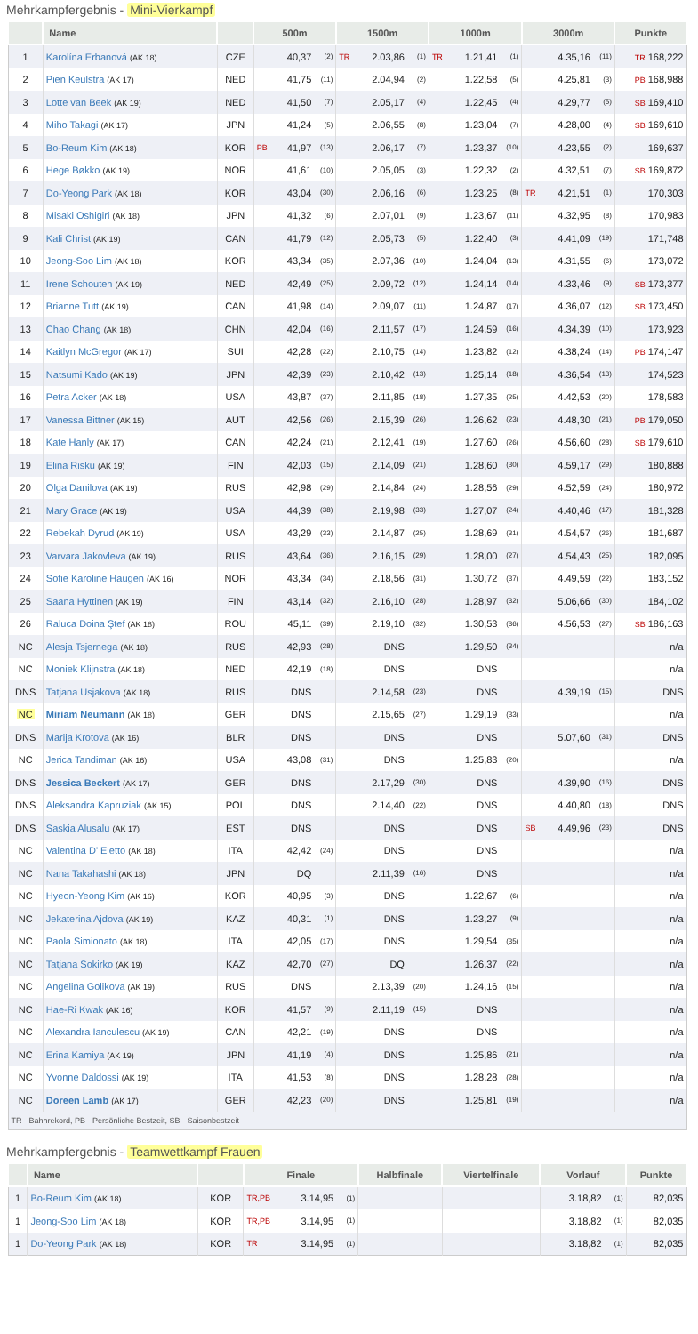Mehrkampfergebnis - Mini-Vierkampf
| | Name | | 500m | | | 1500m | | | 1000m | | | 3000m | | | Punkte |
| --- | --- | --- | --- | --- | --- | --- | --- | --- | --- | --- | --- | --- | --- | --- | --- |
| 1 | Karolína Erbanová (AK 18) | CZE | | 40,37 | (2) | TR | 2.03,86 | (1) | TR | 1.21,41 | (1) | | 4.35,16 | (11) | TR 168,222 |
| 2 | Pien Keulstra (AK 17) | NED | | 41,75 | (11) | | 2.04,94 | (2) | | 1.22,58 | (5) | | 4.25,81 | (3) | PB 168,988 |
| 3 | Lotte van Beek (AK 19) | NED | | 41,50 | (7) | | 2.05,17 | (4) | | 1.22,45 | (4) | | 4.29,77 | (5) | SB 169,410 |
| 4 | Miho Takagi (AK 17) | JPN | | 41,24 | (5) | | 2.06,55 | (8) | | 1.23,04 | (7) | | 4.28,00 | (4) | SB 169,610 |
| 5 | Bo-Reum Kim (AK 18) | KOR | PB | 41,97 | (13) | | 2.06,17 | (7) | | 1.23,37 | (10) | | 4.23,55 | (2) | 169,637 |
| 6 | Hege Bøkko (AK 19) | NOR | | 41,61 | (10) | | 2.05,05 | (3) | | 1.22,32 | (2) | | 4.32,51 | (7) | SB 169,872 |
| 7 | Do-Yeong Park (AK 18) | KOR | | 43,04 | (30) | | 2.06,16 | (6) | | 1.23,25 | (8) | TR | 4.21,51 | (1) | 170,303 |
| 8 | Misaki Oshigiri (AK 18) | JPN | | 41,32 | (6) | | 2.07,01 | (9) | | 1.23,67 | (11) | | 4.32,95 | (8) | 170,983 |
| 9 | Kali Christ (AK 19) | CAN | | 41,79 | (12) | | 2.05,73 | (5) | | 1.22,40 | (3) | | 4.41,09 | (19) | 171,748 |
| 10 | Jeong-Soo Lim (AK 18) | KOR | | 43,34 | (35) | | 2.07,36 | (10) | | 1.24,04 | (13) | | 4.31,55 | (6) | 173,072 |
| 11 | Irene Schouten (AK 19) | NED | | 42,49 | (25) | | 2.09,72 | (12) | | 1.24,14 | (14) | | 4.33,46 | (9) | SB 173,377 |
| 12 | Brianne Tutt (AK 19) | CAN | | 41,98 | (14) | | 2.09,07 | (11) | | 1.24,87 | (17) | | 4.36,07 | (12) | SB 173,450 |
| 13 | Chao Chang (AK 18) | CHN | | 42,04 | (16) | | 2.11,57 | (17) | | 1.24,59 | (16) | | 4.34,39 | (10) | 173,923 |
| 14 | Kaitlyn McGregor (AK 17) | SUI | | 42,28 | (22) | | 2.10,75 | (14) | | 1.23,82 | (12) | | 4.38,24 | (14) | PB 174,147 |
| 15 | Natsumi Kado (AK 19) | JPN | | 42,39 | (23) | | 2.10,42 | (13) | | 1.25,14 | (18) | | 4.36,54 | (13) | 174,523 |
| 16 | Petra Acker (AK 18) | USA | | 43,87 | (37) | | 2.11,85 | (18) | | 1.27,35 | (25) | | 4.42,53 | (20) | 178,583 |
| 17 | Vanessa Bittner (AK 15) | AUT | | 42,56 | (26) | | 2.15,39 | (26) | | 1.26,62 | (23) | | 4.48,30 | (21) | PB 179,050 |
| 18 | Kate Hanly (AK 17) | CAN | | 42,24 | (21) | | 2.12,41 | (19) | | 1.27,60 | (26) | | 4.56,60 | (28) | SB 179,610 |
| 19 | Elina Risku (AK 19) | FIN | | 42,03 | (15) | | 2.14,09 | (21) | | 1.28,60 | (30) | | 4.59,17 | (29) | 180,888 |
| 20 | Olga Danilova (AK 19) | RUS | | 42,98 | (29) | | 2.14,84 | (24) | | 1.28,56 | (29) | | 4.52,59 | (24) | 180,972 |
| 21 | Mary Grace (AK 19) | USA | | 44,39 | (38) | | 2.19,98 | (33) | | 1.27,07 | (24) | | 4.40,46 | (17) | 181,328 |
| 22 | Rebekah Dyrud (AK 19) | USA | | 43,29 | (33) | | 2.14,87 | (25) | | 1.28,69 | (31) | | 4.54,57 | (26) | 181,687 |
| 23 | Varvara Jakovleva (AK 19) | RUS | | 43,64 | (36) | | 2.16,15 | (29) | | 1.28,00 | (27) | | 4.54,43 | (25) | 182,095 |
| 24 | Sofie Karoline Haugen (AK 16) | NOR | | 43,34 | (34) | | 2.18,56 | (31) | | 1.30,72 | (37) | | 4.49,59 | (22) | 183,152 |
| 25 | Saana Hyttinen (AK 19) | FIN | | 43,14 | (32) | | 2.16,10 | (28) | | 1.28,97 | (32) | | 5.06,66 | (30) | 184,102 |
| 26 | Raluca Doina Ştef (AK 18) | ROU | | 45,11 | (39) | | 2.19,10 | (32) | | 1.30,53 | (36) | | 4.56,53 | (27) | SB 186,163 |
| NC | Alesja Tsjernega (AK 18) | RUS | | 42,93 | (28) | | DNS | | | 1.29,50 | (34) | | | | n/a |
| NC | Moniek Klijnstra (AK 18) | NED | | 42,19 | (18) | | DNS | | | DNS | | | | | n/a |
| DNS | Tatjana Usjakova (AK 18) | RUS | | DNS | | | 2.14,58 | (23) | | DNS | | | 4.39,19 | (15) | DNS |
| NC | Miriam Neumann (AK 18) | GER | | DNS | | | 2.15,65 | (27) | | 1.29,19 | (33) | | | | n/a |
| DNS | Marija Krotova (AK 16) | BLR | | DNS | | | DNS | | | DNS | | | 5.07,60 | (31) | DNS |
| NC | Jerica Tandiman (AK 16) | USA | | 43,08 | (31) | | DNS | | | 1.25,83 | (20) | | | | n/a |
| DNS | Jessica Beckert (AK 17) | GER | | DNS | | | 2.17,29 | (30) | | DNS | | | 4.39,90 | (16) | DNS |
| DNS | Aleksandra Kapruziak (AK 15) | POL | | DNS | | | 2.14,40 | (22) | | DNS | | | 4.40,80 | (18) | DNS |
| DNS | Saskia Alusalu (AK 17) | EST | | DNS | | | DNS | | | DNS | | SB | 4.49,96 | (23) | DNS |
| NC | Valentina D' Eletto (AK 18) | ITA | | 42,42 | (24) | | DNS | | | DNS | | | | | n/a |
| NC | Nana Takahashi (AK 18) | JPN | | DQ | | | 2.11,39 | (16) | | DNS | | | | | n/a |
| NC | Hyeon-Yeong Kim (AK 16) | KOR | | 40,95 | (3) | | DNS | | | 1.22,67 | (6) | | | | n/a |
| NC | Jekaterina Ajdova (AK 19) | KAZ | | 40,31 | (1) | | DNS | | | 1.23,27 | (9) | | | | n/a |
| NC | Paola Simionato (AK 18) | ITA | | 42,05 | (17) | | DNS | | | 1.29,54 | (35) | | | | n/a |
| NC | Tatjana Sokirko (AK 19) | KAZ | | 42,70 | (27) | | DQ | | | 1.26,37 | (22) | | | | n/a |
| NC | Angelina Golikova (AK 19) | RUS | | DNS | | | 2.13,39 | (20) | | 1.24,16 | (15) | | | | n/a |
| NC | Hae-Ri Kwak (AK 16) | KOR | | 41,57 | (9) | | 2.11,19 | (15) | | DNS | | | | | n/a |
| NC | Alexandra Ianculescu (AK 19) | CAN | | 42,21 | (19) | | DNS | | | DNS | | | | | n/a |
| NC | Erina Kamiya (AK 19) | JPN | | 41,19 | (4) | | DNS | | | 1.25,86 | (21) | | | | n/a |
| NC | Yvonne Daldossi (AK 19) | ITA | | 41,53 | (8) | | DNS | | | 1.28,28 | (28) | | | | n/a |
| NC | Doreen Lamb (AK 17) | GER | | 42,23 | (20) | | DNS | | | 1.25,81 | (19) | | | | n/a |
| TR - Bahnrekord, PB - Persönliche Bestzeit, SB - Saisonbestzeit | | | | | | | | | | | | | | | |
Mehrkampfergebnis - Teamwettkampf Frauen
| | Name | | Finale | | | Halbfinale | Viertelfinale | Vorlauf | | Punkte |
| --- | --- | --- | --- | --- | --- | --- | --- | --- | --- | --- |
| 1 | Bo-Reum Kim (AK 18) | KOR | TR,PB | 3.14,95 | (1) | | | 3.18,82 | (1) | 82,035 |
| 1 | Jeong-Soo Lim (AK 18) | KOR | TR,PB | 3.14,95 | (1) | | | 3.18,82 | (1) | 82,035 |
| 1 | Do-Yeong Park (AK 18) | KOR | TR | 3.14,95 | (1) | | | 3.18,82 | (1) | 82,035 |